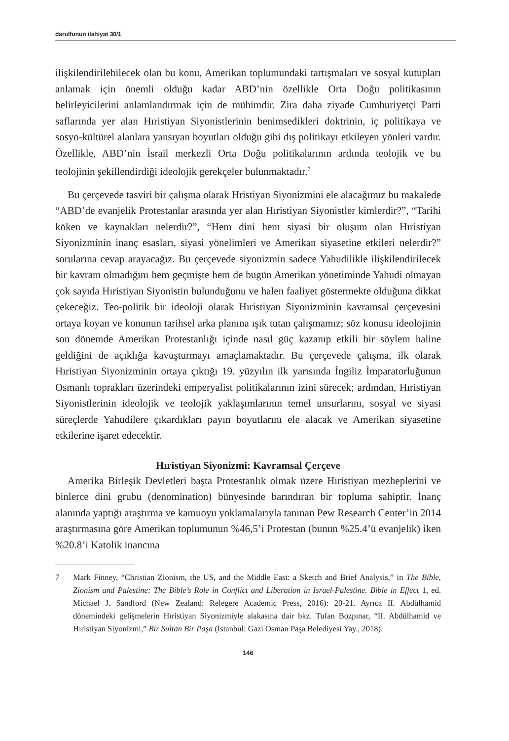darulfunun ilahiyat 30/1
ilişkilendirilebilecek olan bu konu, Amerikan toplumundaki tartışmaları ve sosyal kutupları anlamak için önemli olduğu kadar ABD’nin özellikle Orta Doğu politikasının belirleyicilerini anlamlandırmak için de mühimdir. Zira daha ziyade Cumhuriyetçi Parti saflarında yer alan Hıristiyan Siyonistlerinin benimsedikleri doktrinin, iç politikaya ve sosyo-kültürel alanlara yansıyan boyutları olduğu gibi dış politikayı etkileyen yönleri vardır. Özellikle, ABD’nin İsrail merkezli Orta Doğu politikalarının ardında teolojik ve bu teolojinin şekillendirdiği ideolojik gerekçeler bulunmaktadır.<sup>7</sup>
Bu çerçevede tasviri bir çalışma olarak Hristiyan Siyonizmini ele alacağımız bu makalede “ABD’de evanjelik Protestanlar arasında yer alan Hıristiyan Siyonistler kimlerdir?”, “Tarihi köken ve kaynakları nelerdir?”, “Hem dini hem siyasi bir oluşum olan Hıristiyan Siyonizminin inanç esasları, siyasi yönelimleri ve Amerikan siyasetine etkileri nelerdir?” sorularına cevap arayacağız. Bu çerçevede siyonizmin sadece Yahudilikle ilişkilendirilecek bir kavram olmadığını hem geçmişte hem de bugün Amerikan yönetiminde Yahudi olmayan çok sayıda Hıristiyan Siyonistin bulunduğunu ve halen faaliyet göstermekte olduğuna dikkat çekeceğiz. Teo-politik bir ideoloji olarak Hıristiyan Siyonizminin kavramsal çerçevesini ortaya koyan ve konunun tarihsel arka planına ışık tutan çalışmamız; söz konusu ideolojinin son dönemde Amerikan Protestanlığı içinde nasıl güç kazanıp etkili bir söylem haline geldiğini de açıklığa kavuşturmayı amaçlamaktadır. Bu çerçevede çalışma, ilk olarak Hıristiyan Siyonizminin ortaya çıktığı 19. yüzyılın ilk yarısında İngiliz İmparatorluğunun Osmanlı toprakları üzerindeki emperyalist politikalarının izini sürecek; ardından, Hıristiyan Siyonistlerinin ideolojik ve teolojik yaklaşımlarının temel unsurlarını, sosyal ve siyasi süreçlerde Yahudilere çıkardıkları payın boyutlarını ele alacak ve Amerikan siyasetine etkilerine işaret edecektir.
Hıristiyan Siyonizmi: Kavramsal Çerçeve
Amerika Birleşik Devletleri başta Protestanlık olmak üzere Hıristiyan mezheplerini ve binlerce dini grubu (denomination) bünyesinde barındıran bir topluma sahiptir. İnanç alanında yaptığı araştırma ve kamuoyu yoklamalarıyla tanınan Pew Research Center’in 2014 araştırmasına göre Amerikan toplumunun %46,5’i Protestan (bunun %25.4’ü evanjelik) iken %20.8’i Katolik inancına
7 Mark Finney, “Christian Zionism, the US, and the Middle East: a Sketch and Brief Analysis,” in The Bible, Zionism and Palestine: The Bible’s Role in Conflict and Liberation in Israel-Palestine. Bible in Effect 1, ed. Michael J. Sandford (New Zealand: Relegere Academic Press, 2016): 20-21. Ayrıca II. Abdülhamid dönemindeki gelişmelerin Hıristiyan Siyonizmiyle alakasına dair bkz. Tufan Bozpınar, “II. Abdülhamid ve Hıristiyan Siyonizmi,” Bir Sultan Bir Paşa (İstanbul: Gazi Osman Paşa Belediyesi Yay., 2018).
146